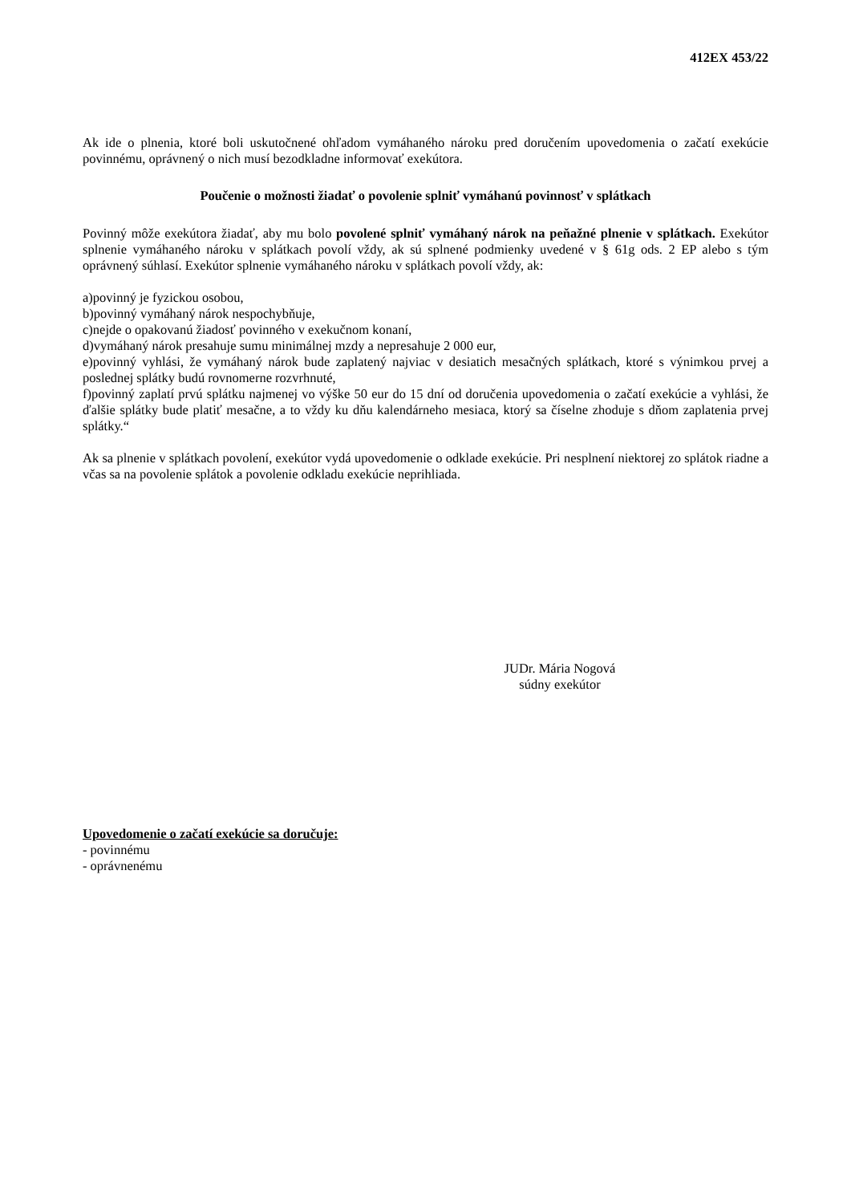412EX 453/22
Ak ide o plnenia, ktoré boli uskutočnené ohľadom vymáhaného nároku pred doručením upovedomenia o začatí exekúcie povinnému, oprávnený o nich musí bezodkladne informovať exekútora.
Poučenie o možnosti žiadať o povolenie splniť vymáhanú povinnosť v splátkach
Povinný môže exekútora žiadať, aby mu bolo povolené splniť vymáhaný nárok na peňažné plnenie v splátkach. Exekútor splnenie vymáhaného nároku v splátkach povolí vždy, ak sú splnené podmienky uvedené v § 61g ods. 2 EP alebo s tým oprávnený súhlasí. Exekútor splnenie vymáhaného nároku v splátkach povolí vždy, ak:
a)povinný je fyzickou osobou,
b)povinný vymáhaný nárok nespochybňuje,
c)nejde o opakovanú žiadosť povinného v exekučnom konaní,
d)vymáhaný nárok presahuje sumu minimálnej mzdy a nepresahuje 2 000 eur,
e)povinný vyhlási, že vymáhaný nárok bude zaplatený najviac v desiatich mesačných splátkach, ktoré s výnimkou prvej a poslednej splátky budú rovnomerne rozvrhnuté,
f)povinný zaplatí prvú splátku najmenej vo výške 50 eur do 15 dní od doručenia upovedomenia o začatí exekúcie a vyhlási, že ďalšie splátky bude platiť mesačne, a to vždy ku dňu kalendárneho mesiaca, ktorý sa číselne zhoduje s dňom zaplatenia prvej splátky.“
Ak sa plnenie v splátkach povolení, exekútor vydá upovedomenie o odklade exekúcie. Pri nesplnení niektorej zo splátok riadne a včas sa na povolenie splátok a povolenie odkladu exekúcie neprihliada.
JUDr. Mária Nogová
súdny exekútor
Upovedomenie o začatí exekúcie sa doručuje:
- povinnému
- oprávnenému